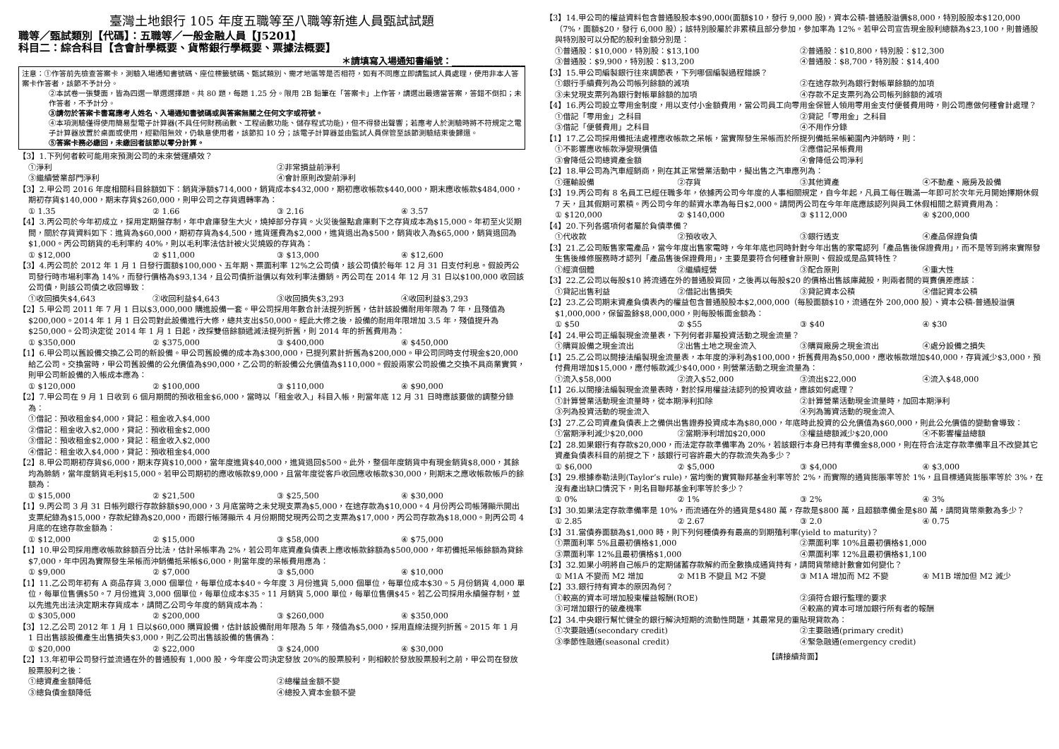臺灣土地銀行 105 年度五職等至八職等新進人員甄試試題
職等／甄試類別【代碼】：五職等／一般金融人員【J5201】
科目二：綜合科目【含會計學概要、貨幣銀行學概要、票據法概要】
＊請填寫入場通知書編號：________________
注意：①作答前先檢查答案卡，測驗入場通知書號碼、座位標籤號碼、甄試類別、需才地區等是否相符，如有不同應立即請監試人員處理，使用非本人答案卡作答者，該節不予計分。
②本試卷一張雙面，皆為四選一單選選擇題。共 80 題，每題 1.25 分。限用 2B 鉛筆在「答案卡」上作答，請選出最適當答案，答錯不倒扣；未作答者，不予計分。
③請勿於答案卡書寫應考人姓名、入場通知書號碼或與答案無關之任何文字或符號。
④本項測驗僅得使用簡易型電子計算器(不具任何財務函數、工程函數功能、儲存程式功能)，但不得發出聲響；若應考人於測驗時將不符規定之電子計算器放置於桌面或使用，經勸阻無效，仍執意使用者，該節扣 10 分；該電子計算器並由監試人員保管至該節測驗結束後歸還。
⑤答案卡務必繳回，未繳回者該節以零分計算。
【3】1.下列何者較可能用來預測公司的未來營運績效？
①淨利 ②非常損益前淨利 ③繼續營業部門淨利 ④會計原則改變前淨利
【3】2.甲公司 2016 年度相關科目餘額如下：銷貨淨額$714,000，銷貨成本$432,000，期初應收帳款$440,000，期末應收帳款$484,000，期初存貨$140,000，期末存貨$260,000，則甲公司之存貨週轉率為：
① 1.35 ② 1.66 ③ 2.16 ④ 3.57
【4】3.丙公司於今年初成立，採用定期盤存制，年中倉庫發生大火，燒掉部分存貨。火災後盤點倉庫剩下之存貨成本為$15,000。年初至火災期間，關於存貨資料如下：進貨為$60,000，期初存貨為$4,500，進貨運費為$2,000，進貨退出為$500，銷貨收入為$65,000，銷貨退回為$1,000。丙公司銷貨的毛利率約 40%，則以毛利率法估計被火災燒毀的存貨為：
① $12,000 ② $11,000 ③ $13,000 ④ $12,600
【3】4.丙公司於 2012 年 1 月 1 日發行面額$100,000、五年期、票面利率 12%之公司債，該公司債於每年 12 月 31 日支付利息。假設丙公司發行時市場利率為 14%，而發行價格為$93,134，且公司債折溢價以有效利率法攤銷。丙公司在 2014 年 12 月 31 日以$100,000 收回該公司債，則該公司債之收回導致：
①收回損失$4,643 ②收回利益$4,643 ③收回損失$3,293 ④收回利益$3,293
【2】5.甲公司 2011 年 7 月 1 日以$3,000,000 購進設備一套。甲公司採用年數合計法提列折舊，估計該設備耐用年限為 7 年，且殘值為$200,000。2014 年 1 月 1 日公司對此設備進行大修，總共支出$50,000。經此大修之後，設備的耐用年限增加 3.5 年，殘值提升為$250,000。公司決定從 2014 年 1 月 1 日起，改採雙倍餘額遞減法提列折舊，則 2014 年的折舊費用為：
① $350,000 ② $375,000 ③ $400,000 ④ $450,000
【1】6.甲公司以舊設備交換乙公司的新設備。甲公司舊設備的成本為$300,000，已提列累計折舊為$200,000。甲公司同時支付現金$20,000 給乙公司。交換當時，甲公司舊設備的公允價值為$90,000，乙公司的新設備公允價值為$110,000。假設兩家公司設備之交換不具商業實質，則甲公司新設備的入帳成本應為：
① $120,000 ② $100,000 ③ $110,000 ④ $90,000
【2】7.甲公司在 9 月 1 日收到 6 個月期間的預收租金$6,000，當時以「租金收入」科目入帳，則當年底 12 月 31 日時應該要做的調整分錄為：
①借記：預收租金$4,000，貸記：租金收入$4,000
②借記：租金收入$2,000，貸記：預收租金$2,000
③借記：預收租金$2,000，貸記：租金收入$2,000
④借記：租金收入$4,000，貸記：預收租金$4,000
【2】8.甲公司期初存貨$6,000，期末存貨$10,000，當年度進貨$40,000，進貨退回$500。此外，整個年度銷貨中有現金銷貨$8,000，其餘均為賒銷，當年度銷貨毛利$15,000。若甲公司期初的應收帳款$9,000，且當年度從客戶收回應收帳款$30,000，則期末之應收帳款帳戶的餘額為：
① $15,000 ② $21,500 ③ $25,500 ④ $30,000
【1】9.丙公司 3 月 31 日帳列銀行存款餘額$90,000，3 月底當時之未兌現支票為$5,000，在途存款為$10,000。4 月份丙公司帳簿顯示開出支票紀錄為$15,000，存款紀錄為$20,000，而銀行帳簿顯示 4 月份期間兌現丙公司之支票為$17,000，丙公司存款為$18,000。則丙公司 4 月底的在途存款金額為：
① $12,000 ② $15,000 ③ $58,000 ④ $75,000
【1】10.甲公司採用應收帳款餘額百分比法，估計呆帳率為 2%，若公司年底資產負債表上應收帳款餘額為$500,000，年初備抵呆帳餘額為貸餘$7,000，年中因為實際發生呆帳而沖銷備抵呆帳$6,000，則當年度的呆帳費用應為：
① $9,000 ② $7,000 ③ $5,000 ④ $10,000
【1】11.乙公司年初有 A 商品存貨 3,000 個單位，每單位成本$40。今年度 3 月份進貨 5,000 個單位，每單位成本$30。5 月份銷貨 4,000 單位，每單位售價$50。7 月份進貨 3,000 個單位，每單位成本$35。11 月銷貨 5,000 單位，每單位售價$45。若乙公司採用永續盤存制，並以先進先出法決定期末存貨成本，請問乙公司今年度的銷貨成本為：
① $305,000 ② $200,000 ③ $260,000 ④ $350,000
【3】12.乙公司 2012 年 1 月 1 日以$60,000 購買設備，估計該設備耐用年限為 5 年，殘值為$5,000，採用直線法提列折舊。2015 年 1 月 1 日出售該設備產生出售損失$3,000，則乙公司出售該設備的售價為：
① $20,000 ② $22,000 ③ $24,000 ④ $30,000
【2】13.年初甲公司發行並流通在外的普通股有 1,000 股，今年度公司決定發放 20%的股票股利，則相較於發放股票股利之前，甲公司在發放股票股利之後：
①總資產金額降低 ②總權益金額不變 ③總負債金額降低 ④總投入資本金額不變
【3】14.甲公司的權益資料包含普通股股本$90,000(面額$10，發行 9,000 股)，資本公積-普通股溢價$8,000，特別股股本$120,000（7%，面額$20，發行 6,000 股）；該特別股屬於非累積且部分參加，參加率為 12%。若甲公司宣告現金股利總額為$23,100，則普通股與特別股可以分配的股利金額分別是：
①普通股：$10,000，特別股：$13,100 ②普通股：$10,800，特別股：$12,300 ③普通股：$9,900，特別股：$13,200 ④普通股：$8,700，特別股：$14,400
【3】15.甲公司編製銀行往來調節表，下列哪個編製過程錯誤？
①銀行手續費列為公司帳列餘額的減項 ②在途存款列為銀行對帳單餘額的加項 ③未兌現支票列為銀行對帳單餘額的加項 ④存款不足支票列為公司帳列餘額的減項
【4】16.丙公司設立零用金制度，用以支付小金額費用，當公司員工向零用金保管人領用零用金支付便餐費用時，則公司應做何種會計處理？
①借記「零用金」之科目 ②貸記「零用金」之科目 ③借記「便餐費用」之科目 ④不用作分錄
【1】17.乙公司採用備抵法處裡應收帳款之呆帳，當實際發生呆帳而於所提列備抵呆帳範圍內沖銷時，則：
①不影響應收帳款淨變現價值 ②應借記呆帳費用 ③會降低公司總資產金額 ④會降低公司淨利
【2】18.甲公司為汽車經銷商，則在其正常營業活動中，擬出售之汽車應列為：
①運輸設備 ②存貨 ③其他資產 ④不動產、廠房及設備
【3】19.丙公司有 8 名員工已經任職多年，依據丙公司今年度的人事相關規定，自今年起，凡員工每任職滿一年即可於次年元月開始擇期休假 7 天，且其假期可累積。丙公司今年的薪資水準為每日$2,000。請問丙公司在今年年底應該認列與員工休假相關之薪資費用為：
① $120,000 ② $140,000 ③ $112,000 ④ $200,000
【4】20.下列各選項何者屬於負債準備？
①代收款 ②預收收入 ③銀行透支 ④產品保證負債
【3】21.乙公司販售家電產品，當今年度出售家電時，今年年底也同時針對今年出售的家電認列「產品售後保證費用」，而不是等到將來實際發生售後維修服務時才認列「產品售後保證費用」，主要是要符合何種會計原則、假設或是品質特性？
①經濟個體 ②繼續經營 ③配合原則 ④重大性
【3】22.乙公司以每股$10 將流通在外的普通股買回，之後再以每股$20 的價格出售該庫藏股，則兩者間的買賣價差應該：
①貸記出售利益 ②借記出售損失 ③貸記資本公積 ④借記資本公積
【2】23.乙公司期末資產負債表內的權益包含普通股股本$2,000,000（每股面額$10，流通在外 200,000 股）、資本公積-普通股溢價$1,000,000，保留盈餘$8,000,000，則每股帳面金額為：
① $50 ② $55 ③ $40 ④ $30
【4】24.甲公司正編製現金流量表，下列何者非屬投資活動之現金流量？
①購買設備之現金流出 ②出售土地之現金流入 ③購買廠房之現金流出 ④處分設備之損失
【1】25.乙公司以間接法編製現金流量表，本年度的淨利為$100,000，折舊費用為$50,000，應收帳款增加$40,000，存貨減少$3,000，預付費用增加$15,000，應付帳款減少$40,000，則營業活動之現金流量為：
①流入$58,000 ②流入$52,000 ③流出$22,000 ④流入$48,000
【1】26.以間接法編製現金流量表時，對於採用權益法認列的投資收益，應該如何處理？
①計算營業活動現金流量時，從本期淨利扣除 ②計算營業活動現金流量時，加回本期淨利 ③列為投資活動的現金流入 ④列為籌資活動的現金流入
【3】27.乙公司資產負債表上之備供出售證券投資成本為$80,000，年底時此投資的公允價值為$60,000，則此公允價值的變動會導致：
①當期淨利減少$20,000 ②當期淨利增加$20,000 ③權益總額減少$20,000 ④不影響權益總額
【2】28.如果銀行有存款$20,000，而法定存款準備率為 20%，若該銀行本身已持有準備金$8,000，則在符合法定存款準備率且不改變其它資產負債表科目的前提之下，該銀行可容許最大的存款流失為多少？
① $6,000 ② $5,000 ③ $4,000 ④ $3,000
【3】29.根據泰勒法則(Taylor’s rule)，當均衡的實質聯邦基金利率等於 2%，而實際的通貨膨脹率等於 1%，且目標通貨膨脹率等於 3%，在沒有產出缺口情況下，則名目聯邦基金利率等於多少？
① 0% ② 1% ③ 2% ④ 3%
【3】30.如果法定存款準備率是 10%，而流通在外的通貨是$480 萬，存款是$800 萬，且超額準備金是$80 萬，請問貨幣乘數為多少？
① 2.85 ② 2.67 ③ 2.0 ④ 0.75
【3】31.當債券面額為$1,000 時，則下列何種債券有最高的到期殖利率(yield to maturity)？
①票面利率 5%且最初價格$1,000 ②票面利率 10%且最初價格$1,000 ③票面利率 12%且最初價格$1,000 ④票面利率 12%且最初價格$1,100
【3】32.如果小明將自己帳戶的定期儲蓄存款解約而全數換成通貨持有，請問貨幣總計數會如何變化？
① M1A 不變而 M2 增加 ② M1B 不變且 M2 不變 ③ M1A 增加而 M2 不變 ④ M1B 增加但 M2 減少
【2】33.銀行持有資本的原因為何？
①較高的資本可增加股東權益報酬(ROE) ②須符合銀行監理的要求 ③可增加銀行的破產機率 ④較高的資本可增加銀行所有者的報酬
【2】34.中央銀行幫忙健全的銀行解決短期的流動性問題，其最常見的重貼現貸款為：
①次要融通(secondary credit) ②主要融通(primary credit) ③季節性融通(seasonal credit) ④緊急融通(emergency credit)
【請接續背面】